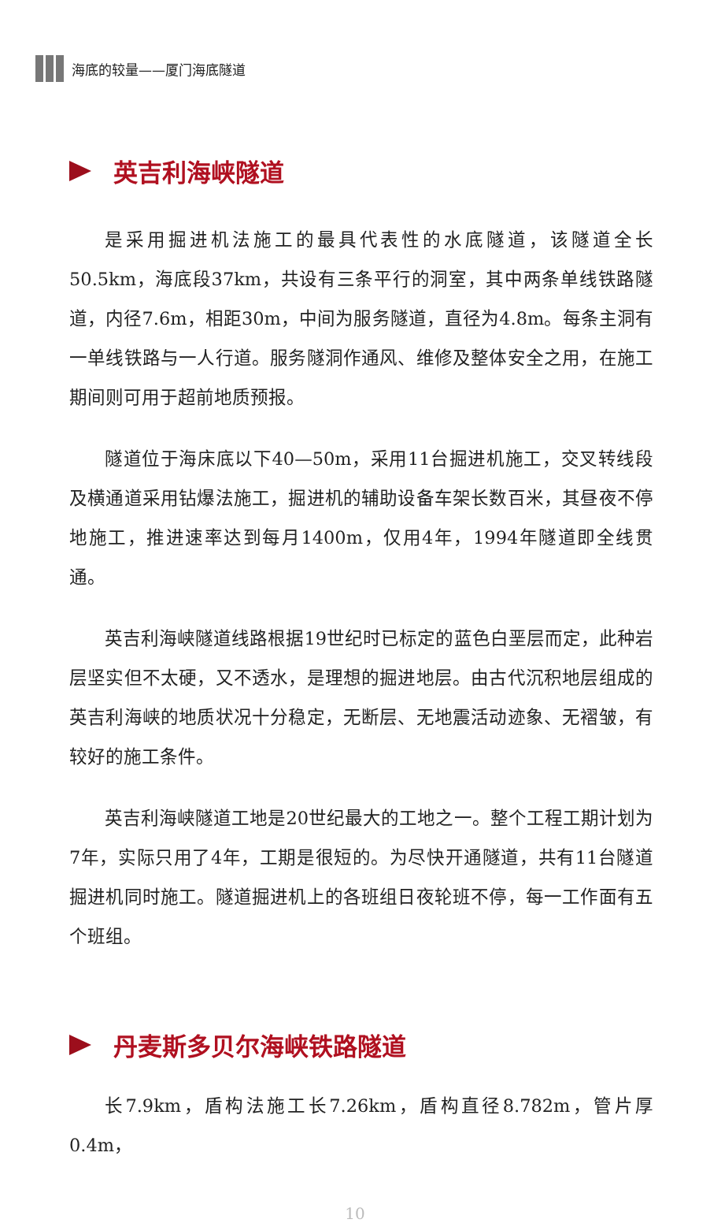海底的较量——厦门海底隧道
英吉利海峡隧道
是采用掘进机法施工的最具代表性的水底隧道，该隧道全长50.5km，海底段37km，共设有三条平行的洞室，其中两条单线铁路隧道，内径7.6m，相距30m，中间为服务隧道，直径为4.8m。每条主洞有一单线铁路与一人行道。服务隧洞作通风、维修及整体安全之用，在施工期间则可用于超前地质预报。
隧道位于海床底以下40—50m，采用11台掘进机施工，交叉转线段及横通道采用钻爆法施工，掘进机的辅助设备车架长数百米，其昼夜不停地施工，推进速率达到每月1400m，仅用4年，1994年隧道即全线贯通。
英吉利海峡隧道线路根据19世纪时已标定的蓝色白垩层而定，此种岩层坚实但不太硬，又不透水，是理想的掘进地层。由古代沉积地层组成的英吉利海峡的地质状况十分稳定，无断层、无地震活动迹象、无褶皱，有较好的施工条件。
英吉利海峡隧道工地是20世纪最大的工地之一。整个工程工期计划为7年，实际只用了4年，工期是很短的。为尽快开通隧道，共有11台隧道掘进机同时施工。隧道掘进机上的各班组日夜轮班不停，每一工作面有五个班组。
丹麦斯多贝尔海峡铁路隧道
长7.9km，盾构法施工长7.26km，盾构直径8.782m，管片厚0.4m，
10